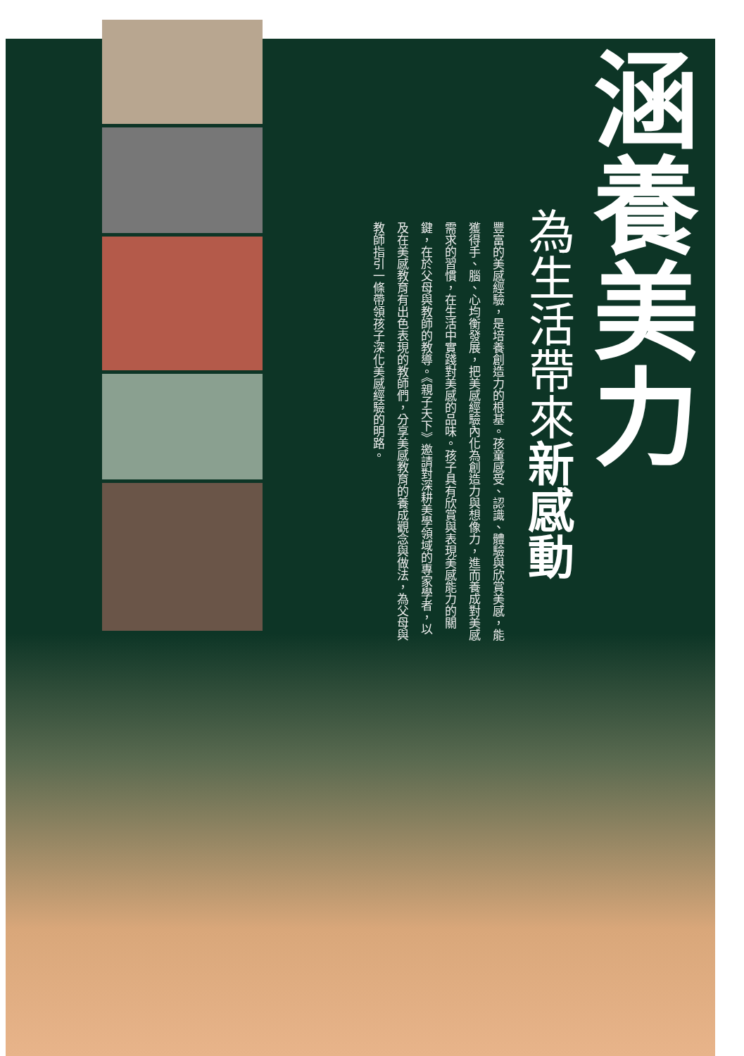涵養美力
為生活帶來新感動
豐富的美感經驗，是培養創造力的根基。孩童感受、認識、體驗與欣賞美感，能獲得手、腦、心均衡發展，把美感經驗內化為創造力與想像力，進而養成對美感需求的習慣，在生活中實踐對美感的品味。孩子具有欣賞與表現美感能力的關鍵，在於父母與教師的教導。《親子天下》邀請對深耕美學領域的專家學者，以及在美感教育有出色表現的教師們，分享美感教育的養成觀念與做法，為父母與教師指引一條帶領孩子深化美感經驗的明路。